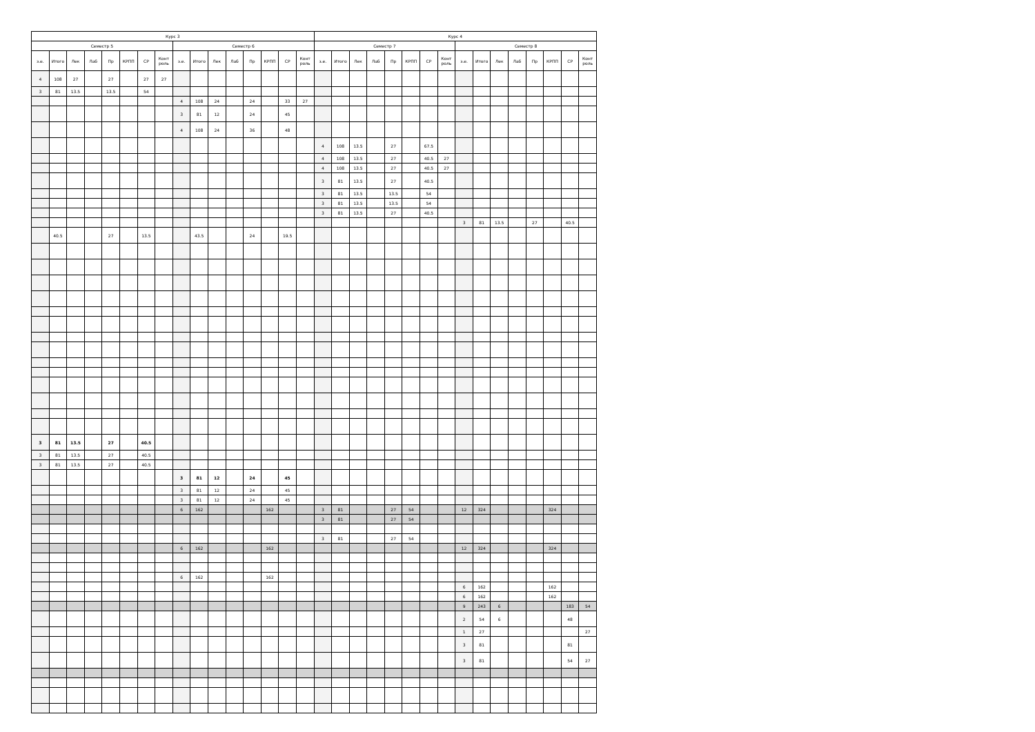| Курс 3 | | | | | | | | | | | | | | | | Курс 4 | | | | | | | | | | | | | | | |
| --- | --- | --- | --- | --- | --- | --- | --- | --- | --- | --- | --- | --- | --- | --- | --- | --- | --- | --- | --- | --- | --- | --- | --- | --- | --- | --- | --- | --- | --- | --- | --- |
| Семестр 5 | | | | | | | | Семестр 6 | | | | | | | | Семестр 7 | | | | | | | | Семестр 8 | | | | | | | |
| з.е. | Итого | Лек | Лаб | Пр | КРПП | СР | Конт роль | з.е. | Итого | Лек | Лаб | Пр | КРПП | СР | Конт роль | з.е. | Итого | Лек | Лаб | Пр | КРПП | СР | Конт роль | з.е. | Итого | Лек | Лаб | Пр | КРПП | СР | Конт роль |
| 4 | 108 | 27 | | 27 | | 27 | 27 | | | | | | | | | | | | | | | | | | | | | | | | |
| 3 | 81 | 13.5 | | 13.5 | | 54 | | | | | | | | | | | | | | | | | | | | | | | | | |
| | | | | | | | | 4 | 108 | 24 | | 24 | | 33 | 27 | | | | | | | | | | | | | | | | |
| | | | | | | | | 3 | 81 | 12 | | 24 | | 45 | | | | | | | | | | | | | | | | | |
| | | | | | | | | 4 | 108 | 24 | | 36 | | 48 | | | | | | | | | | | | | | | | | |
| | | | | | | | | | | | | | | | | 4 | 108 | 13.5 | | 27 | | 67.5 | | | | | | | | | |
| | | | | | | | | | | | | | | | | 4 | 108 | 13.5 | | 27 | | 40.5 | 27 | | | | | | | | |
| | | | | | | | | | | | | | | | | 4 | 108 | 13.5 | | 27 | | 40.5 | 27 | | | | | | | | |
| | | | | | | | | | | | | | | | | 3 | 81 | 13.5 | | 27 | | 40.5 | | | | | | | | | |
| | | | | | | | | | | | | | | | | 3 | 81 | 13.5 | | 13.5 | | 54 | | | | | | | | | |
| | | | | | | | | | | | | | | | | 3 | 81 | 13.5 | | 13.5 | | 54 | | | | | | | | | |
| | | | | | | | | | | | | | | | | 3 | 81 | 13.5 | | 27 | | 40.5 | | | | | | | | | |
| | | | | | | | | | | | | | | | | | | | | | | | | 3 | 81 | 13.5 | | 27 | | 40.5 | |
| | 40.5 | | | 27 | | 13.5 | | | 43.5 | | | 24 | | 19.5 | | | | | | | | | | | | | | | | | |
| 3 | 81 | 13.5 | | 27 | | 40.5 | | | | | | | | | | | | | | | | | | | | | | | | | |
| 3 | 81 | 13.5 | | 27 | | 40.5 | | | | | | | | | | | | | | | | | | | | | | | | | |
| 3 | 81 | 13.5 | | 27 | | 40.5 | | | | | | | | | | | | | | | | | | | | | | | | | |
| | | | | | | | | 3 | 81 | 12 | | 24 | | 45 | | | | | | | | | | | | | | | | | |
| | | | | | | | | 3 | 81 | 12 | | 24 | | 45 | | | | | | | | | | | | | | | | | |
| | | | | | | | | 3 | 81 | 12 | | 24 | | 45 | | | | | | | | | | | | | | | | | |
| | | | | | | | | 6 | 162 | | | | 162 | | | 3 | 81 | | | 27 | 54 | | | 12 | 324 | | | | 324 | | |
| | | | | | | | | | | | | | | | | 3 | 81 | | | 27 | 54 | | | | | | | | | | |
| | | | | | | | | | | | | | | | | 3 | 81 | | | 27 | 54 | | | | | | | | | | |
| | | | | | | | | 6 | 162 | | | | 162 | | | | | | | | | | | 12 | 324 | | | | 324 | | |
| | | | | | | | | 6 | 162 | | | | 162 | | | | | | | | | | | | | | | | | | |
| | | | | | | | | | | | | | | | | | | | | | | | | 6 | 162 | | | | 162 | | |
| | | | | | | | | | | | | | | | | | | | | | | | | 6 | 162 | | | | 162 | | |
| | | | | | | | | | | | | | | | | | | | | | | | | 9 | 243 | 6 | | | | 183 | 54 |
| | | | | | | | | | | | | | | | | | | | | | | | | 2 | 54 | 6 | | | | 48 | |
| | | | | | | | | | | | | | | | | | | | | | | | | 1 | 27 | | | | | | 27 |
| | | | | | | | | | | | | | | | | | | | | | | | | 3 | 81 | | | | | 81 | |
| | | | | | | | | | | | | | | | | | | | | | | | | 3 | 81 | | | | | 54 | 27 |